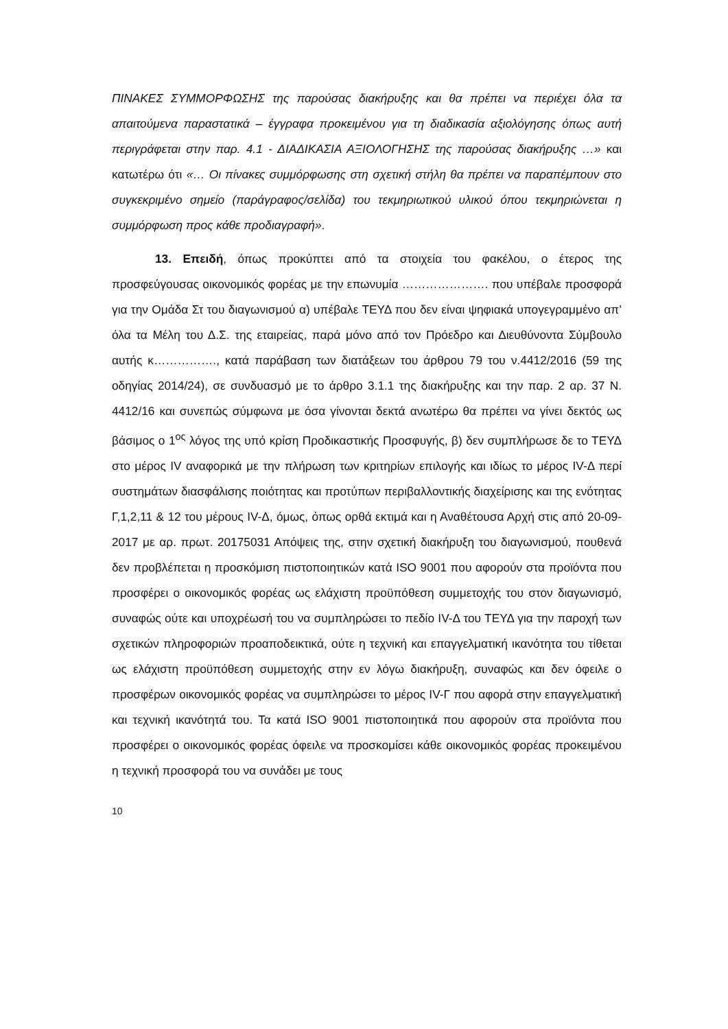ΠΙΝΑΚΕΣ ΣΥΜΜΟΡΦΩΣΗΣ της παρούσας διακήρυξης και θα πρέπει να περιέχει όλα τα απαιτούμενα παραστατικά – έγγραφα προκειμένου για τη διαδικασία αξιολόγησης όπως αυτή περιγράφεται στην παρ. 4.1 - ΔΙΑΔΙΚΑΣΙΑ ΑΞΙΟΛΟΓΗΣΗΣ της παρούσας διακήρυξης …» και κατωτέρω ότι «… Οι πίνακες συμμόρφωσης στη σχετική στήλη θα πρέπει να παραπέμπουν στο συγκεκριμένο σημείο (παράγραφος/σελίδα) του τεκμηριωτικού υλικού όπου τεκμηριώνεται η συμμόρφωση προς κάθε προδιαγραφή».
13. Επειδή, όπως προκύπτει από τα στοιχεία του φακέλου, ο έτερος της προσφεύγουσας οικονομικός φορέας με την επωνυμία …………………. που υπέβαλε προσφορά για την Ομάδα Στ του διαγωνισμού α) υπέβαλε ΤΕΥΔ που δεν είναι ψηφιακά υπογεγραμμένο απ’ όλα τα Μέλη του Δ.Σ. της εταιρείας, παρά μόνο από τον Πρόεδρο και Διευθύνοντα Σύμβουλο αυτής κ……………., κατά παράβαση των διατάξεων του άρθρου 79 του ν.4412/2016 (59 της οδηγίας 2014/24), σε συνδυασμό με το άρθρο 3.1.1 της διακήρυξης και την παρ. 2 αρ. 37 Ν. 4412/16 και συνεπώς σύμφωνα με όσα γίνονται δεκτά ανωτέρω θα πρέπει να γίνει δεκτός ως βάσιμος ο 1<sup>ος</sup> λόγος της υπό κρίση Προδικαστικής Προσφυγής, β) δεν συμπλήρωσε δε το ΤΕΥΔ στο μέρος IV αναφορικά με την πλήρωση των κριτηρίων επιλογής και ιδίως το μέρος IV-Δ περί συστημάτων διασφάλισης ποιότητας και προτύπων περιβαλλοντικής διαχείρισης και της ενότητας Γ,1,2,11 & 12 του μέρους IV-Δ, όμως, όπως ορθά εκτιμά και η Αναθέτουσα Αρχή στις από 20-09-2017 με αρ. πρωτ. 20175031 Απόψεις της, στην σχετική διακήρυξη του διαγωνισμού, πουθενά δεν προβλέπεται η προσκόμιση πιστοποιητικών κατά ISO 9001 που αφορούν στα προϊόντα που προσφέρει ο οικονομικός φορέας ως ελάχιστη προϋπόθεση συμμετοχής του στον διαγωνισμό, συναφώς ούτε και υποχρέωσή του να συμπληρώσει το πεδίο IV-Δ του ΤΕΥΔ για την παροχή των σχετικών πληροφοριών προαποδεικτικά, ούτε η τεχνική και επαγγελματική ικανότητα του τίθεται ως ελάχιστη προϋπόθεση συμμετοχής στην εν λόγω διακήρυξη, συναφώς και δεν όφειλε ο προσφέρων οικονομικός φορέας να συμπληρώσει το μέρος IV-Γ που αφορά στην επαγγελματική και τεχνική ικανότητά του. Τα κατά ISO 9001 πιστοποιητικά που αφορούν στα προϊόντα που προσφέρει ο οικονομικός φορέας όφειλε να προσκομίσει κάθε οικονομικός φορέας προκειμένου η τεχνική προσφορά του να συνάδει με τους
10